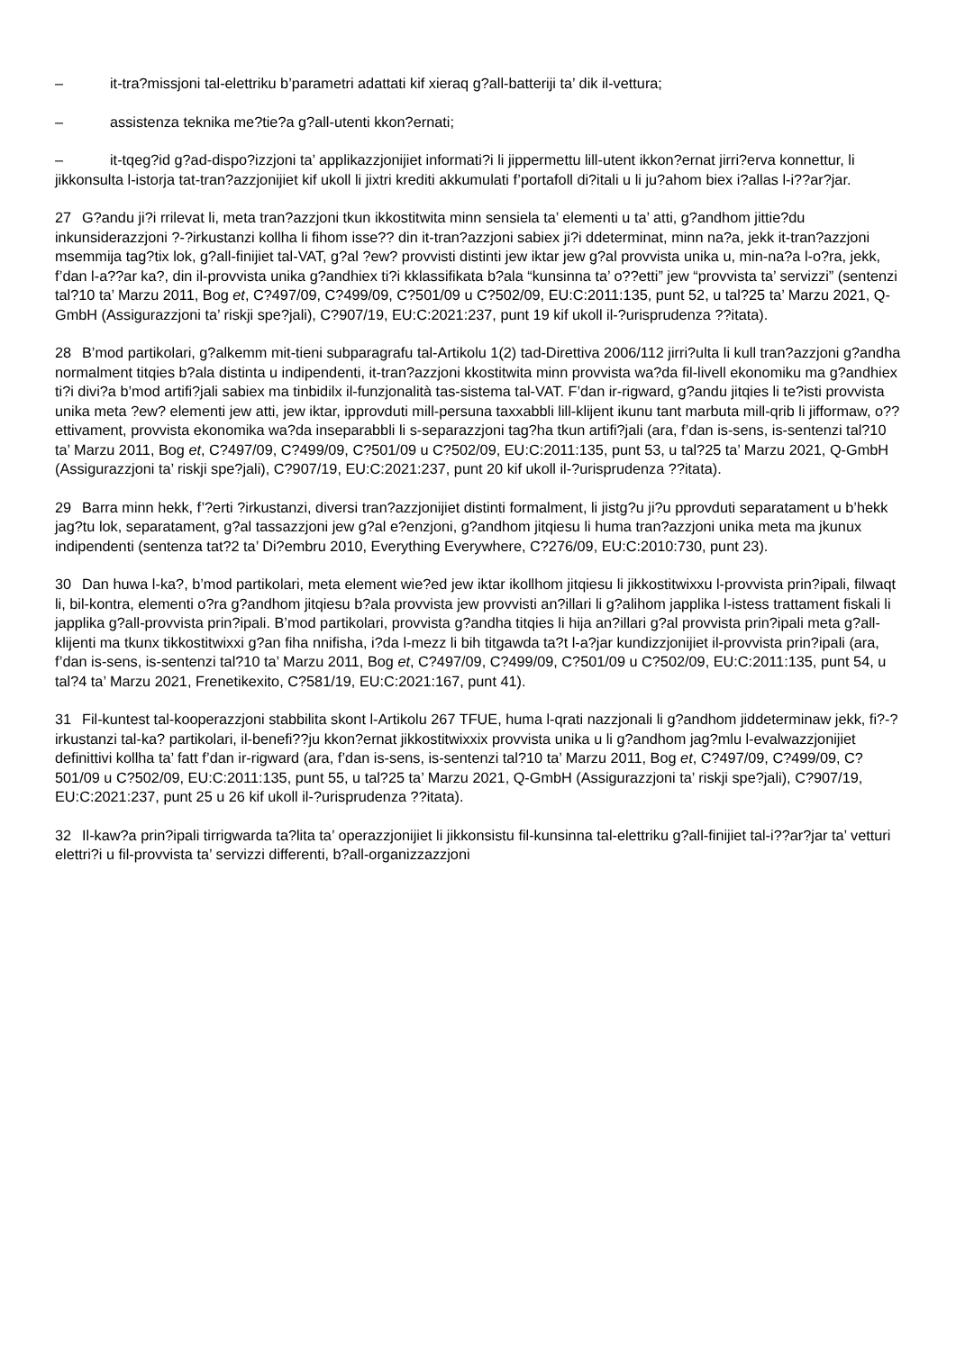– it-tra?missjoni tal-elettriku b’parametri adattati kif xieraq g?all-batteriji ta’ dik il-vettura;
– assistenza teknika me?tie?a g?all-utenti kkon?ernati;
– it-tqeg?id g?ad-dispo?izzjoni ta’ applikazzjonijiet informati?i li jippermettu lill-utent ikkon?ernat jirri?erva konnettur, li jikkonsulta l-istorja tat-tran?azzjonijiet kif ukoll li jixtri krediti akkumulati f’portafoll di?itali u li ju?ahom biex i?allas l-i??ar?jar.
27 G?andu ji?i rrilevat li, meta tran?azzjoni tkun ikkostitwita minn sensiela ta’ elementi u ta’ atti, g?andhom jittie?du inkunsiderazzjoni ?-?irkustanzi kollha li fihom isse?? din it-tran?azzjoni sabiex ji?i ddeterminat, minn na?a, jekk it-tran?azzjoni msemmija tag?tix lok, g?all-finijiet tal-VAT, g?al ?ew? provvisti distinti jew iktar jew g?al provvista unika u, min-na?a l-o?ra, jekk, f’dan l-a??ar ka?, din il-provvista unika g?andhiex ti?i kklassifikata b?ala “kunsinna ta’ o??etti” jew “provvista ta’ servizzi” (sentenzi tal?10 ta’ Marzu 2011, Bog et, C?497/09, C?499/09, C?501/09 u C?502/09, EU:C:2011:135, punt 52, u tal?25 ta’ Marzu 2021, Q-GmbH (Assigurazzjoni ta’ riskji spe?jali), C?907/19, EU:C:2021:237, punt 19 kif ukoll il-?urisprudenza ??itata).
28 B’mod partikolari, g?alkemm mit-tieni subparagrafu tal-Artikolu 1(2) tad-Direttiva 2006/112 jirri?ulta li kull tran?azzjoni g?andha normalment titqies b?ala distinta u indipendenti, it-tran?azzjoni kkostitwita minn provvista wa?da fil-livell ekonomiku ma g?andhiex ti?i divi?a b’mod artifi?jali sabiex ma tinbidilx il-funzjonalità tas-sistema tal-VAT. F’dan ir-rigward, g?andu jitqies li te?isti provvista unika meta ?ew? elementi jew atti, jew iktar, ipprovduti mill-persuna taxxabbli lill-klijent ikunu tant marbuta mill-qrib li jifformaw, o??ettivament, provvista ekonomika wa?da inseparabbli li s-separazzjoni tag?ha tkun artifi?jali (ara, f’dan is-sens, is-sentenzi tal?10 ta’ Marzu 2011, Bog et, C?497/09, C?499/09, C?501/09 u C?502/09, EU:C:2011:135, punt 53, u tal?25 ta’ Marzu 2021, Q-GmbH (Assigurazzjoni ta’ riskji spe?jali), C?907/19, EU:C:2021:237, punt 20 kif ukoll il-?urisprudenza ??itata).
29 Barra minn hekk, f’?erti ?irkustanzi, diversi tran?azzjonijiet distinti formalment, li jistg?u ji?u pprovduti separatament u b’hekk jag?tu lok, separatament, g?al tassazzjoni jew g?al e?enzjoni, g?andhom jitqiesu li huma tran?azzjoni unika meta ma jkunux indipendenti (sentenza tat?2 ta’ Di?embru 2010, Everything Everywhere, C?276/09, EU:C:2010:730, punt 23).
30 Dan huwa l-ka?, b’mod partikolari, meta element wie?ed jew iktar ikollhom jitqiesu li jikkostitwixxu l-provvista prin?ipali, filwaqt li, bil-kontra, elementi o?ra g?andhom jitqiesu b?ala provvista jew provvisti an?illari li g?alihom japplika l-istess trattament fiskali li japplika g?all-provvista prin?ipali. B’mod partikolari, provvista g?andha titqies li hija an?illari g?al provvista prin?ipali meta g?all-klijenti ma tkunx tikkostitwixxi g?an fiha nnifisha, i?da l-mezz li bih titgawda ta?t l-a?jar kundizzjonijiet il-provvista prin?ipali (ara, f’dan is-sens, is-sentenzi tal?10 ta’ Marzu 2011, Bog et, C?497/09, C?499/09, C?501/09 u C?502/09, EU:C:2011:135, punt 54, u tal?4 ta’ Marzu 2021, Frenetikexito, C?581/19, EU:C:2021:167, punt 41).
31 Fil-kuntest tal-kooperazzjoni stabbilita skont l-Artikolu 267 TFUE, huma l-qrati nazzjonali li g?andhom jiddeterminaw jekk, fi?-?irkustanzi tal-ka? partikolari, il-benefi??ju kkon?ernat jikkostitwixxix provvista unika u li g?andhom jag?mlu l-evalwazzjonijiet definittivi kollha ta’ fatt f’dan ir-rigward (ara, f’dan is-sens, is-sentenzi tal?10 ta’ Marzu 2011, Bog et, C?497/09, C?499/09, C?501/09 u C?502/09, EU:C:2011:135, punt 55, u tal?25 ta’ Marzu 2021, Q-GmbH (Assigurazzjoni ta’ riskji spe?jali), C?907/19, EU:C:2021:237, punt 25 u 26 kif ukoll il-?urisprudenza ??itata).
32 Il-kaw?a prin?ipali tirrigwarda ta?lita ta’ operazzjonijiet li jikkonsistu fil-kunsinna tal-elettriku g?all-finijiet tal-i??ar?jar ta’ vetturi elettri?i u fil-provvista ta’ servizzi differenti, b?all-organizzazzjoni